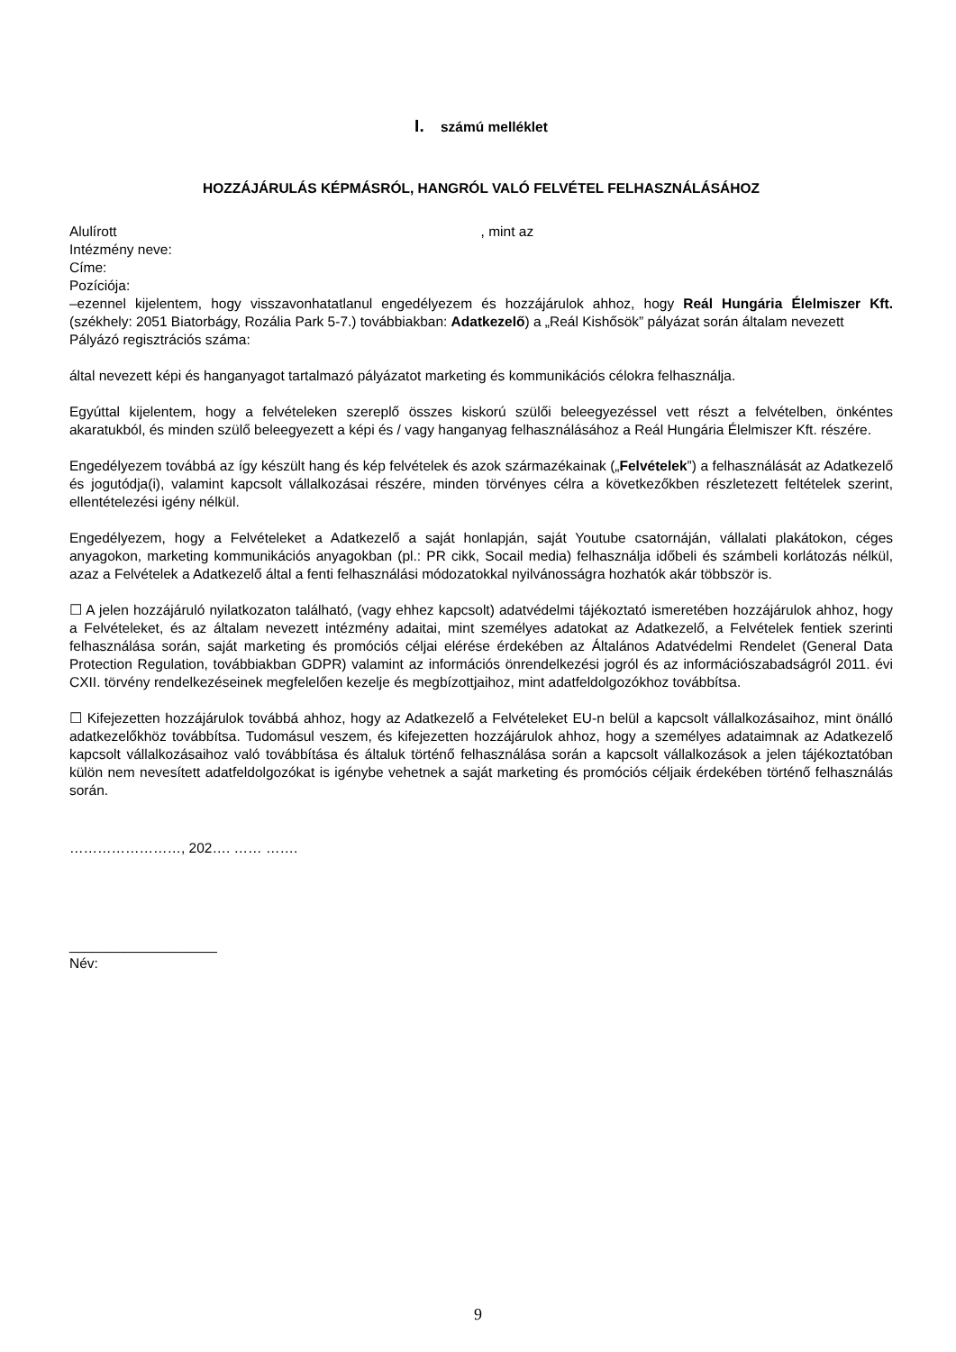I. számú melléklet
HOZZÁJÁRULÁS KÉPMÁSRÓL, HANGRÓL VALÓ FELVÉTEL FELHASZNÁLÁSÁHOZ
Alulírott , mint az
Intézmény neve:
Címe:
Pozíciója:
–ezennel kijelentem, hogy visszavonhatatlanul engedélyezem és hozzájárulok ahhoz, hogy Reál Hungária Élelmiszer Kft. (székhely: 2051 Biatorbágy, Rozália Park 5-7.) továbbiakban: Adatkezelő) a „Reál Kishősök” pályázat során általam nevezett
Pályázó regisztrációs száma:
által nevezett képi és hanganyagot tartalmazó pályázatot marketing és kommunikációs célokra felhasználja.
Egyúttal kijelentem, hogy a felvételeken szereplő összes kiskorú szülői beleegyezéssel vett részt a felvételben, önkéntes akaratukból, és minden szülő beleegyezett a képi és / vagy hanganyag felhasználásához a Reál Hungária Élelmiszer Kft. részére.
Engedélyezem továbbá az így készült hang és kép felvételek és azok származékainak („Felvételek”) a felhasználását az Adatkezelő és jogutódja(i), valamint kapcsolt vállalkozásai részére, minden törvényes célra a következőkben részletezett feltételek szerint, ellentételezési igény nélkül.
Engedélyezem, hogy a Felvételeket a Adatkezelő a saját honlapján, saját Youtube csatornáján, vállalati plakátokon, céges anyagokon, marketing kommunikációs anyagokban (pl.: PR cikk, Socail media) felhasználja időbeli és számbeli korlátozás nélkül, azaz a Felvételek a Adatkezelő által a fenti felhasználási módozatokkal nyilvánosságra hozhatók akár többször is.
☐ A jelen hozzájáruló nyilatkozaton található, (vagy ehhez kapcsolt) adatvédelmi tájékoztató ismeretében hozzájárulok ahhoz, hogy a Felvételeket, és az általam nevezett intézmény adaitai, mint személyes adatokat az Adatkezelő, a Felvételek fentiek szerinti felhasználása során, saját marketing és promóciós céljai elérése érdekében az Általános Adatvédelmi Rendelet (General Data Protection Regulation, továbbiakban GDPR) valamint az információs önrendelkezési jogról és az információszabadságról 2011. évi CXII. törvény rendelkezéseinek megfelelően kezelje és megbízottjaihoz, mint adatfeldolgozókhoz továbbítsa.
☐ Kifejezetten hozzájárulok továbbá ahhoz, hogy az Adatkezelő a Felvételeket EU-n belül a kapcsolt vállalkozásaihoz, mint önálló adatkezelőkhöz továbbítsa. Tudomásul veszem, és kifejezetten hozzájárulok ahhoz, hogy a személyes adataimnak az Adatkezelő kapcsolt vállalkozásaihoz való továbbítása és általuk történő felhasználása során a kapcsolt vállalkozások a jelen tájékoztatóban külön nem nevesített adatfeldolgozókat is igénybe vehetnek a saját marketing és promóciós céljaik érdekében történő felhasználás során.
……………………, 202…. …… …….
___________________
Név:
9